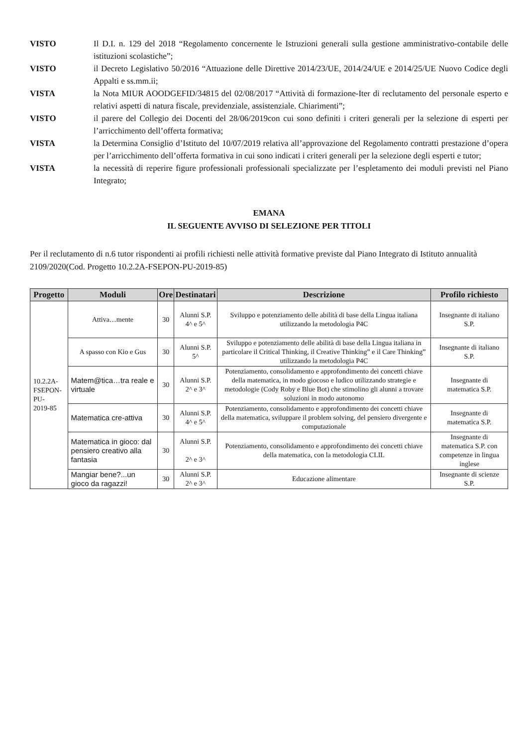VISTO Il D.I. n. 129 del 2018 “Regolamento concernente le Istruzioni generali sulla gestione amministrativo-contabile delle istituzioni scolastiche”;
VISTO il Decreto Legislativo 50/2016 “Attuazione delle Direttive 2014/23/UE, 2014/24/UE e 2014/25/UE Nuovo Codice degli Appalti e ss.mm.ii;
VISTA la Nota MIUR AOODGEFID/34815 del 02/08/2017 “Attività di formazione-Iter di reclutamento del personale esperto e relativi aspetti di natura fiscale, previdenziale, assistenziale. Chiarimenti”;
VISTO il parere del Collegio dei Docenti del 28/06/2019con cui sono definiti i criteri generali per la selezione di esperti per l’arricchimento dell’offerta formativa;
VISTA la Determina Consiglio d’Istituto del 10/07/2019 relativa all’approvazione del Regolamento contratti prestazione d’opera per l’arricchimento dell’offerta formativa in cui sono indicati i criteri generali per la selezione degli esperti e tutor;
VISTA la necessità di reperire figure professionali professionali specializzate per l’espletamento dei moduli previsti nel Piano Integrato;
EMANA
IL SEGUENTE AVVISO DI SELEZIONE PER TITOLI
Per il reclutamento di n.6 tutor rispondenti ai profili richiesti nelle attività formative previste dal Piano Integrato di Istituto annualità 2109/2020(Cod. Progetto 10.2.2A-FSEPON-PU-2019-85)
| Progetto | Moduli | Ore | Destinatari | Descrizione | Profilo richiesto |
| --- | --- | --- | --- | --- | --- |
| 10.2.2A- FSEPON-PU- 2019-85 | Attiva…mente | 30 | Alunni S.P. 4^ e 5^ | Sviluppo e potenziamento delle abilità di base della Lingua italiana utilizzando la metodologia P4C | Insegnante di italiano S.P. |
| | A spasso con Kio e Gus | 30 | Alunni S.P. 5^ | Sviluppo e potenziamento delle abilità di base della Lingua italiana in particolare il Critical Thinking, il Creative Thinking” e il Care Thinking” utilizzando la metodologia P4C | Insegnante di italiano S.P. |
| | Matem@tica…tra reale e virtuale | 30 | Alunni S.P. 2^ e 3^ | Potenziamento, consolidamento e approfondimento dei concetti chiave della matematica, in modo giocoso e ludico utilizzando strategie e metodologie (Cody Roby e Blue Bot) che stimolino gli alunni a trovare soluzioni in modo autonomo | Insegnante di matematica S.P. |
| | Matematica cre-attiva | 30 | Alunni S.P. 4^ e 5^ | Potenziamento, consolidamento e approfondimento dei concetti chiave della matematica, sviluppare il problem solving, del pensiero divergente e computazionale | Insegnante di matematica S.P. |
| | Matematica in gioco: dal pensiero creativo alla fantasia | 30 | Alunni S.P. 2^ e 3^ | Potenziamento, consolidamento e approfondimento dei concetti chiave della matematica, con la metodologia CLIL | Insegnante di matematica S.P. con competenze in lingua inglese |
| | Mangiar bene?...un gioco da ragazzi! | 30 | Alunni S.P. 2^ e 3^ | Educazione alimentare | Insegnante di scienze S.P. |